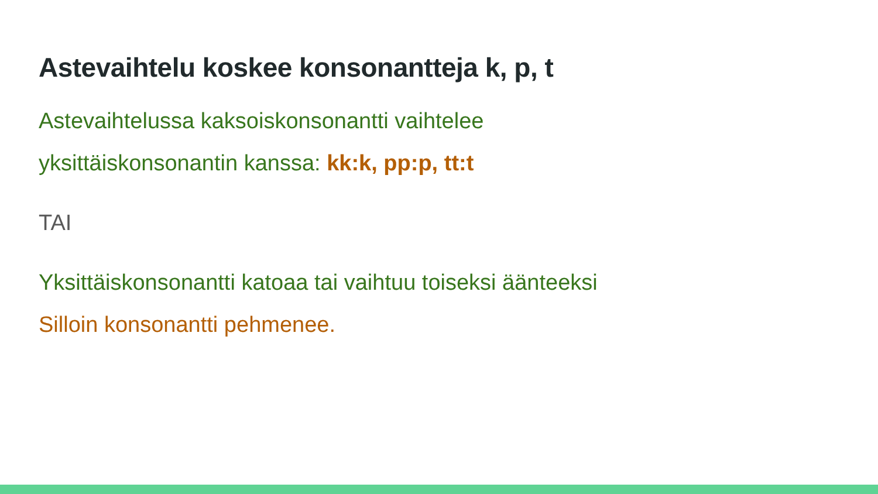Astevaihtelu koskee konsonantteja k, p, t
Astevaihtelussa kaksoiskonsonantti vaihtelee
yksittäiskonsonantin kanssa: kk:k, pp:p, tt:t
TAI
Yksittäiskonsonantti katoaa tai vaihtuu toiseksi äänteeksi
Silloin konsonantti pehmenee.